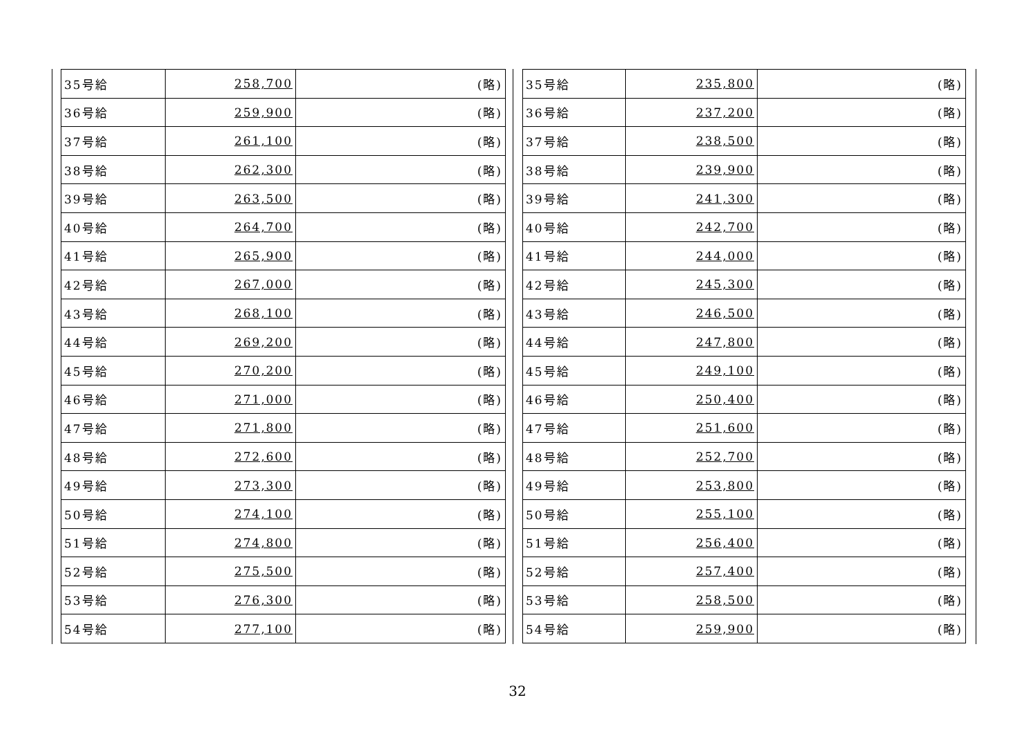| 35号給 | 258,700 | (略) |
| 36号給 | 259,900 | (略) |
| 37号給 | 261,100 | (略) |
| 38号給 | 262,300 | (略) |
| 39号給 | 263,500 | (略) |
| 40号給 | 264,700 | (略) |
| 41号給 | 265,900 | (略) |
| 42号給 | 267,000 | (略) |
| 43号給 | 268,100 | (略) |
| 44号給 | 269,200 | (略) |
| 45号給 | 270,200 | (略) |
| 46号給 | 271,000 | (略) |
| 47号給 | 271,800 | (略) |
| 48号給 | 272,600 | (略) |
| 49号給 | 273,300 | (略) |
| 50号給 | 274,100 | (略) |
| 51号給 | 274,800 | (略) |
| 52号給 | 275,500 | (略) |
| 53号給 | 276,300 | (略) |
| 54号給 | 277,100 | (略) |
| 35号給 | 235,800 | (略) |
| 36号給 | 237,200 | (略) |
| 37号給 | 238,500 | (略) |
| 38号給 | 239,900 | (略) |
| 39号給 | 241,300 | (略) |
| 40号給 | 242,700 | (略) |
| 41号給 | 244,000 | (略) |
| 42号給 | 245,300 | (略) |
| 43号給 | 246,500 | (略) |
| 44号給 | 247,800 | (略) |
| 45号給 | 249,100 | (略) |
| 46号給 | 250,400 | (略) |
| 47号給 | 251,600 | (略) |
| 48号給 | 252,700 | (略) |
| 49号給 | 253,800 | (略) |
| 50号給 | 255,100 | (略) |
| 51号給 | 256,400 | (略) |
| 52号給 | 257,400 | (略) |
| 53号給 | 258,500 | (略) |
| 54号給 | 259,900 | (略) |
32